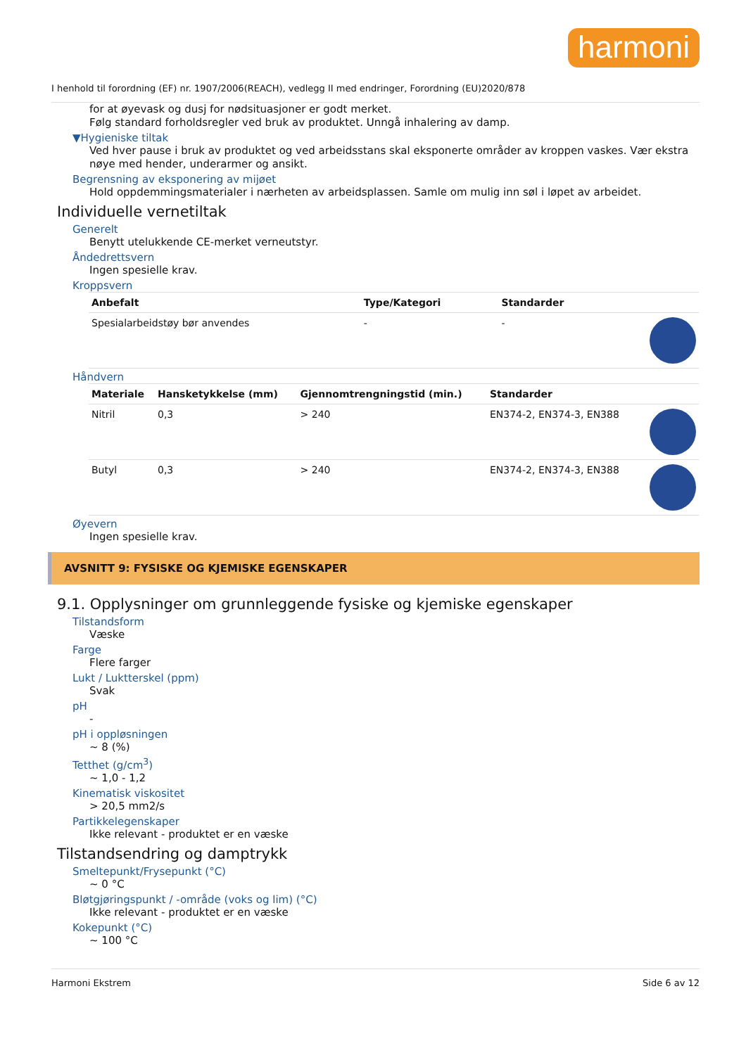harmoni
I henhold til forordning (EF) nr. 1907/2006(REACH), vedlegg II med endringer, Forordning (EU)2020/878
for at øyevask og dusj for nødsituasjoner er godt merket.
Følg standard forholdsregler ved bruk av produktet. Unngå inhalering av damp.
▼Hygieniske tiltak
Ved hver pause i bruk av produktet og ved arbeidsstans skal eksponerte områder av kroppen vaskes. Vær ekstra nøye med hender, underarmer og ansikt.
Begrensning av eksponering av mijøet
Hold oppdemmingsmaterialer i nærheten av arbeidsplassen. Samle om mulig inn søl i løpet av arbeidet.
Individuelle vernetiltak
Generelt
Benytt utelukkende CE-merket verneutstyr.
Åndedrettsvern
Ingen spesielle krav.
Kroppsvern
| Anbefalt | Type/Kategori | Standarder | |
| --- | --- | --- | --- |
| Spesialarbeidstøy bør anvendes | - | - | |
Håndvern
| Materiale | Hansketykkelse (mm) | Gjennomtrengningstid (min.) | Standarder | |
| --- | --- | --- | --- | --- |
| Nitril | 0,3 | > 240 | EN374-2, EN374-3, EN388 | |
| Butyl | 0,3 | > 240 | EN374-2, EN374-3, EN388 | |
Øyevern
Ingen spesielle krav.
AVSNITT 9: FYSISKE OG KJEMISKE EGENSKAPER
9.1. Opplysninger om grunnleggende fysiske og kjemiske egenskaper
Tilstandsform
Væske
Farge
Flere farger
Lukt / Luktterskel (ppm)
Svak
pH
-
pH i oppløsningen
~ 8 (%)
Tetthet (g/cm<sup>3</sup>)
~ 1,0 - 1,2
Kinematisk viskositet
> 20,5 mm2/s
Partikkelegenskaper
Ikke relevant - produktet er en væske
Tilstandsendring og damptrykk
Smeltepunkt/Frysepunkt (°C)
~ 0 °C
Bløtgjøringspunkt / -område (voks og lim) (°C)
Ikke relevant - produktet er en væske
Kokepunkt (°C)
~ 100 °C
Harmoni Ekstrem Side 6 av 12